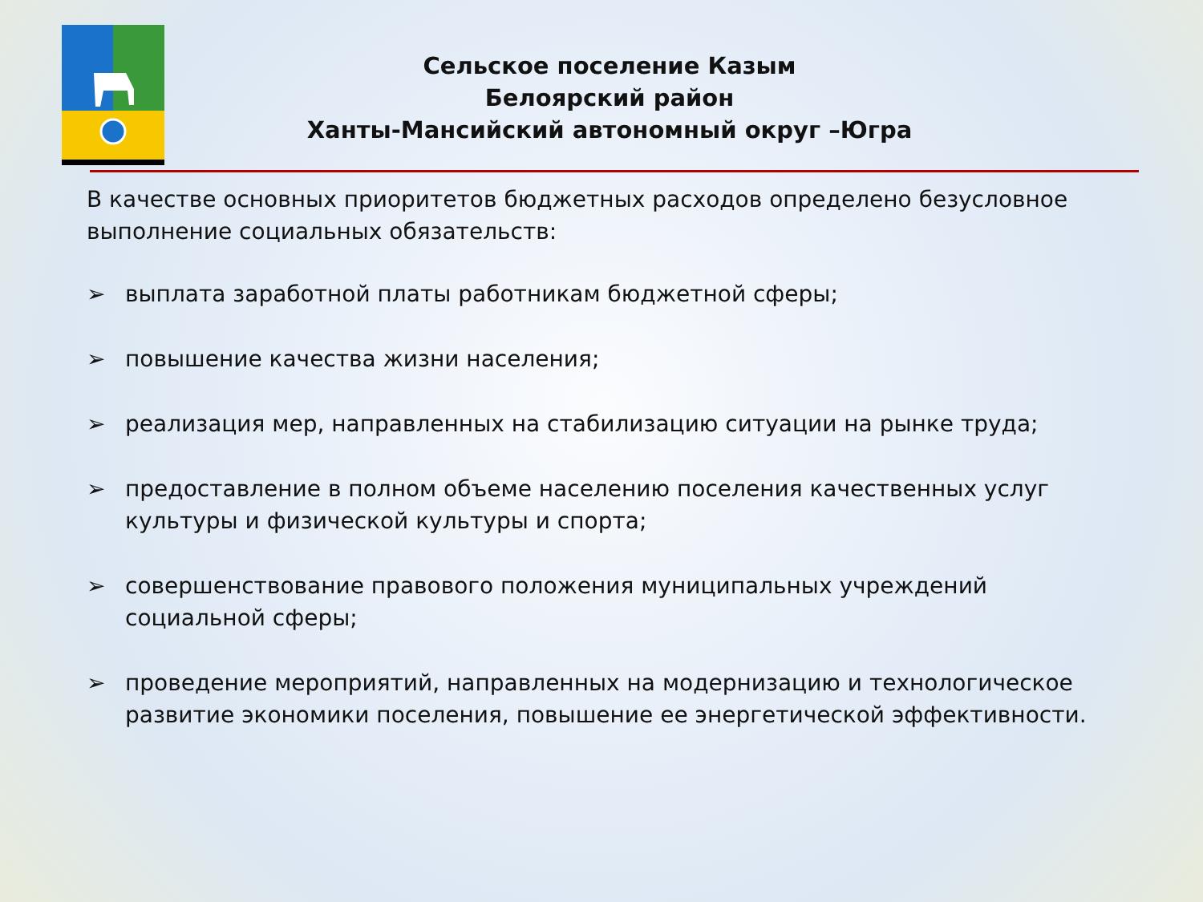Сельское поселение Казым
Белоярский район
Ханты-Мансийский автономный округ –Югра
В качестве основных приоритетов бюджетных расходов определено безусловное выполнение социальных обязательств:
➢ выплата заработной платы работникам бюджетной сферы;
➢ повышение качества жизни населения;
➢ реализация мер, направленных на стабилизацию ситуации на рынке труда;
➢ предоставление в полном объеме населению поселения качественных услуг культуры и физической культуры и спорта;
➢ совершенствование правового положения муниципальных учреждений социальной сферы;
➢ проведение мероприятий, направленных на модернизацию и технологическое развитие экономики поселения, повышение ее энергетической эффективности.